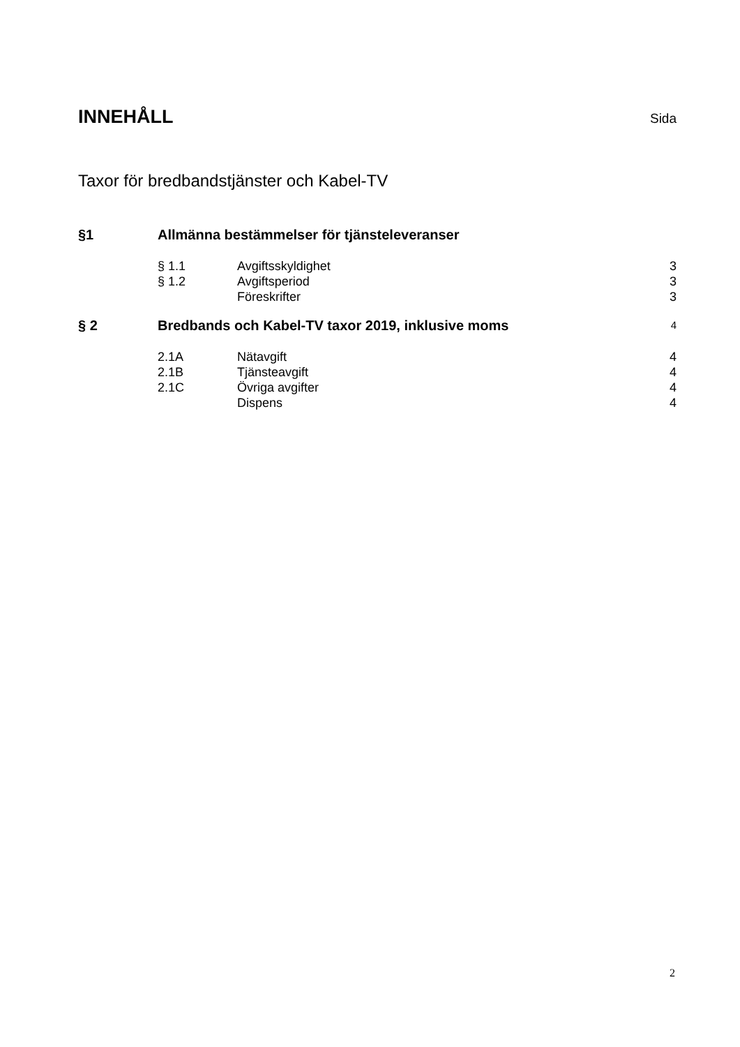INNEHÅLL Sida
Taxor för bredbandstjänster och Kabel-TV
§1 Allmänna bestämmelser för tjänsteleveranser
§ 1.1 Avgiftsskyldighet 3
§ 1.2 Avgiftsperiod 3
Föreskrifter 3
§ 2 Bredbands och Kabel-TV taxor 2019, inklusive moms 4
2.1A Nätavgift 4
2.1B Tjänsteavgift 4
2.1C Övriga avgifter 4
Dispens 4
2